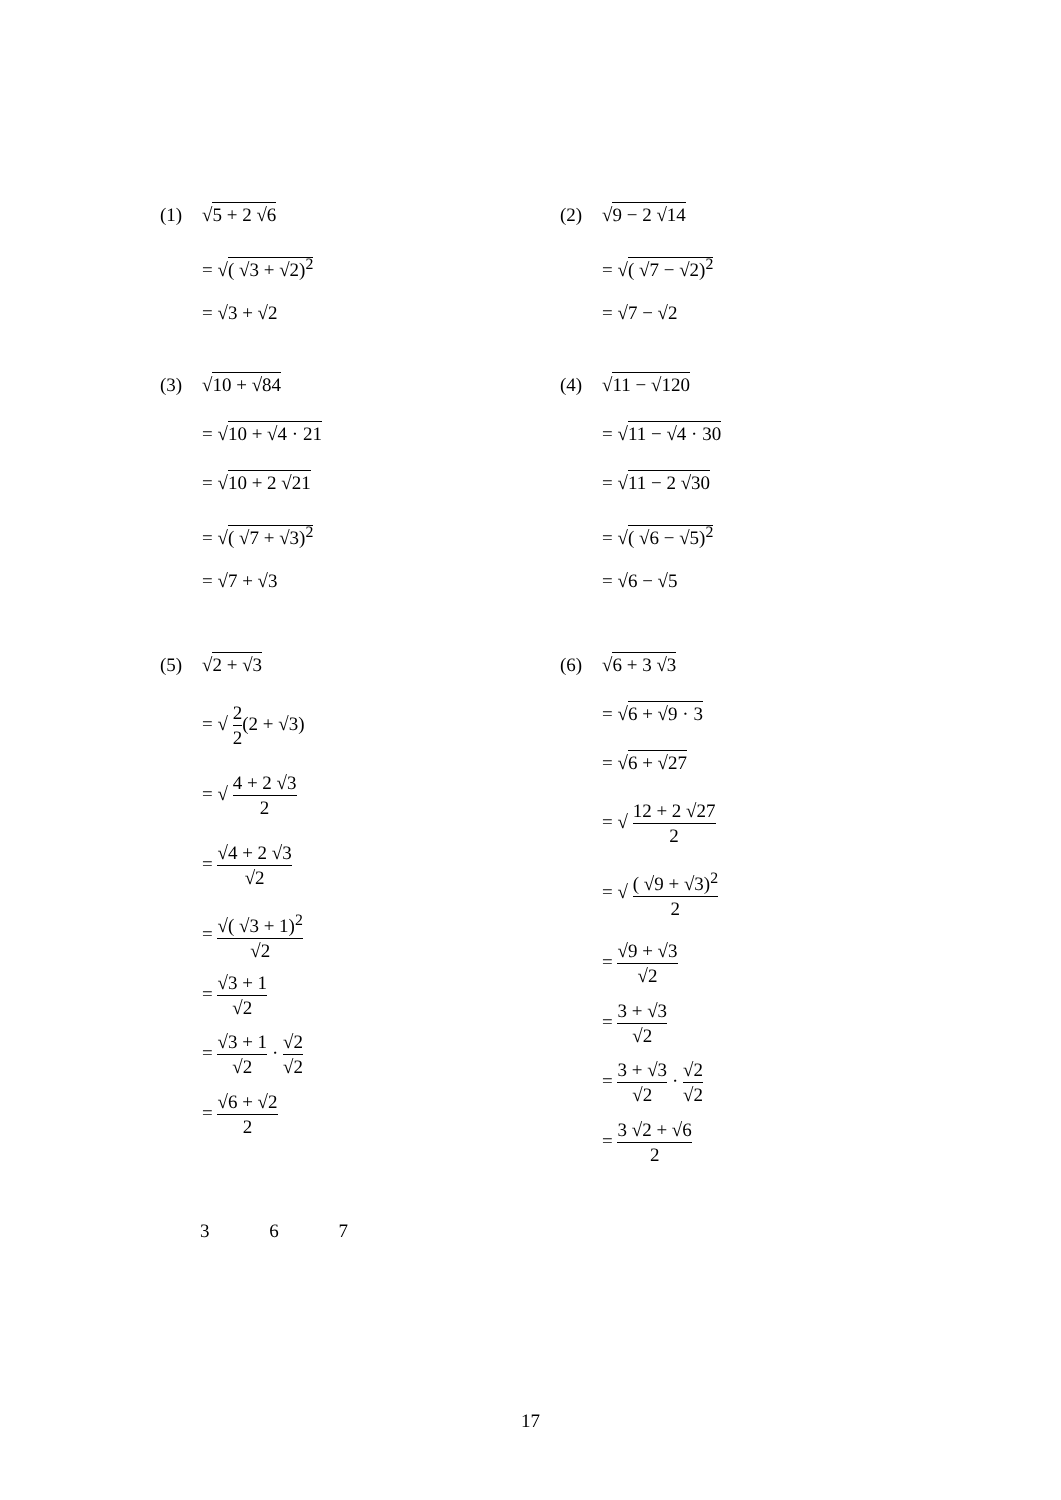(1) √5 + 2 √6
= √( √3 + √2)<sup>2</sup>
= √3 + √2
(2) √9 − 2 √14
= √( √7 − √2)<sup>2</sup>
= √7 − √2
(3) √10 + √84
= √10 + √4 · 21
= √10 + 2 √21
= √( √7 + √3)<sup>2</sup>
= √7 + √3
(4) √11 − √120
= √11 − √4 · 30
= √11 − 2 √30
= √( √6 − √5)<sup>2</sup>
= √6 − √5
(5) √2 + √3
= √ 2 2(2 + √3)
= √ 4 + 2 √3 2
= √4 + 2 √3 √2
= √( √3 + 1)<sup>2</sup> √2
= √3 + 1 √2
= √3 + 1 √2 · √2 √2
= √6 + √2 2
(6) √6 + 3 √3
= √6 + √9 · 3
= √6 + √27
= √ 12 + 2 √27 2
= √ ( √9 + √3)<sup>2</sup> 2
= √9 + √3 √2
= 3 + √3 √2
= 3 + √3 √2 · √2 √2
= 3 √2 + √6 2
3 6 7
17